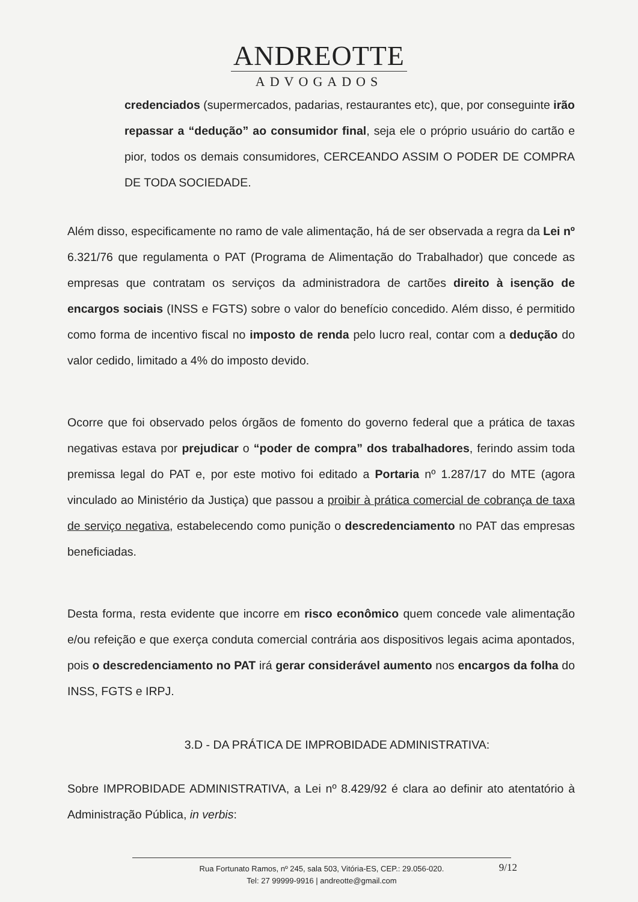ANDREOTTE
ADVOGADOS
credenciados (supermercados, padarias, restaurantes etc), que, por conseguinte irão repassar a “dedução” ao consumidor final, seja ele o próprio usuário do cartão e pior, todos os demais consumidores, CERCEANDO ASSIM O PODER DE COMPRA DE TODA SOCIEDADE.
Além disso, especificamente no ramo de vale alimentação, há de ser observada a regra da Lei nº 6.321/76 que regulamenta o PAT (Programa de Alimentação do Trabalhador) que concede as empresas que contratam os serviços da administradora de cartões direito à isenção de encargos sociais (INSS e FGTS) sobre o valor do benefício concedido. Além disso, é permitido como forma de incentivo fiscal no imposto de renda pelo lucro real, contar com a dedução do valor cedido, limitado a 4% do imposto devido.
Ocorre que foi observado pelos órgãos de fomento do governo federal que a prática de taxas negativas estava por prejudicar o “poder de compra” dos trabalhadores, ferindo assim toda premissa legal do PAT e, por este motivo foi editado a Portaria nº 1.287/17 do MTE (agora vinculado ao Ministério da Justiça) que passou a proibir à prática comercial de cobrança de taxa de serviço negativa, estabelecendo como punição o descredenciamento no PAT das empresas beneficiadas.
Desta forma, resta evidente que incorre em risco econômico quem concede vale alimentação e/ou refeição e que exerça conduta comercial contrária aos dispositivos legais acima apontados, pois o descredenciamento no PAT irá gerar considerável aumento nos encargos da folha do INSS, FGTS e IRPJ.
3.D - DA PRÁTICA DE IMPROBIDADE ADMINISTRATIVA:
Sobre IMPROBIDADE ADMINISTRATIVA, a Lei nº 8.429/92 é clara ao definir ato atentatório à Administração Pública, in verbis:
Rua Fortunato Ramos, nº 245, sala 503, Vitória-ES, CEP.: 29.056-020.
Tel: 27 99999-9916 | andreotte@gmail.com
9/12